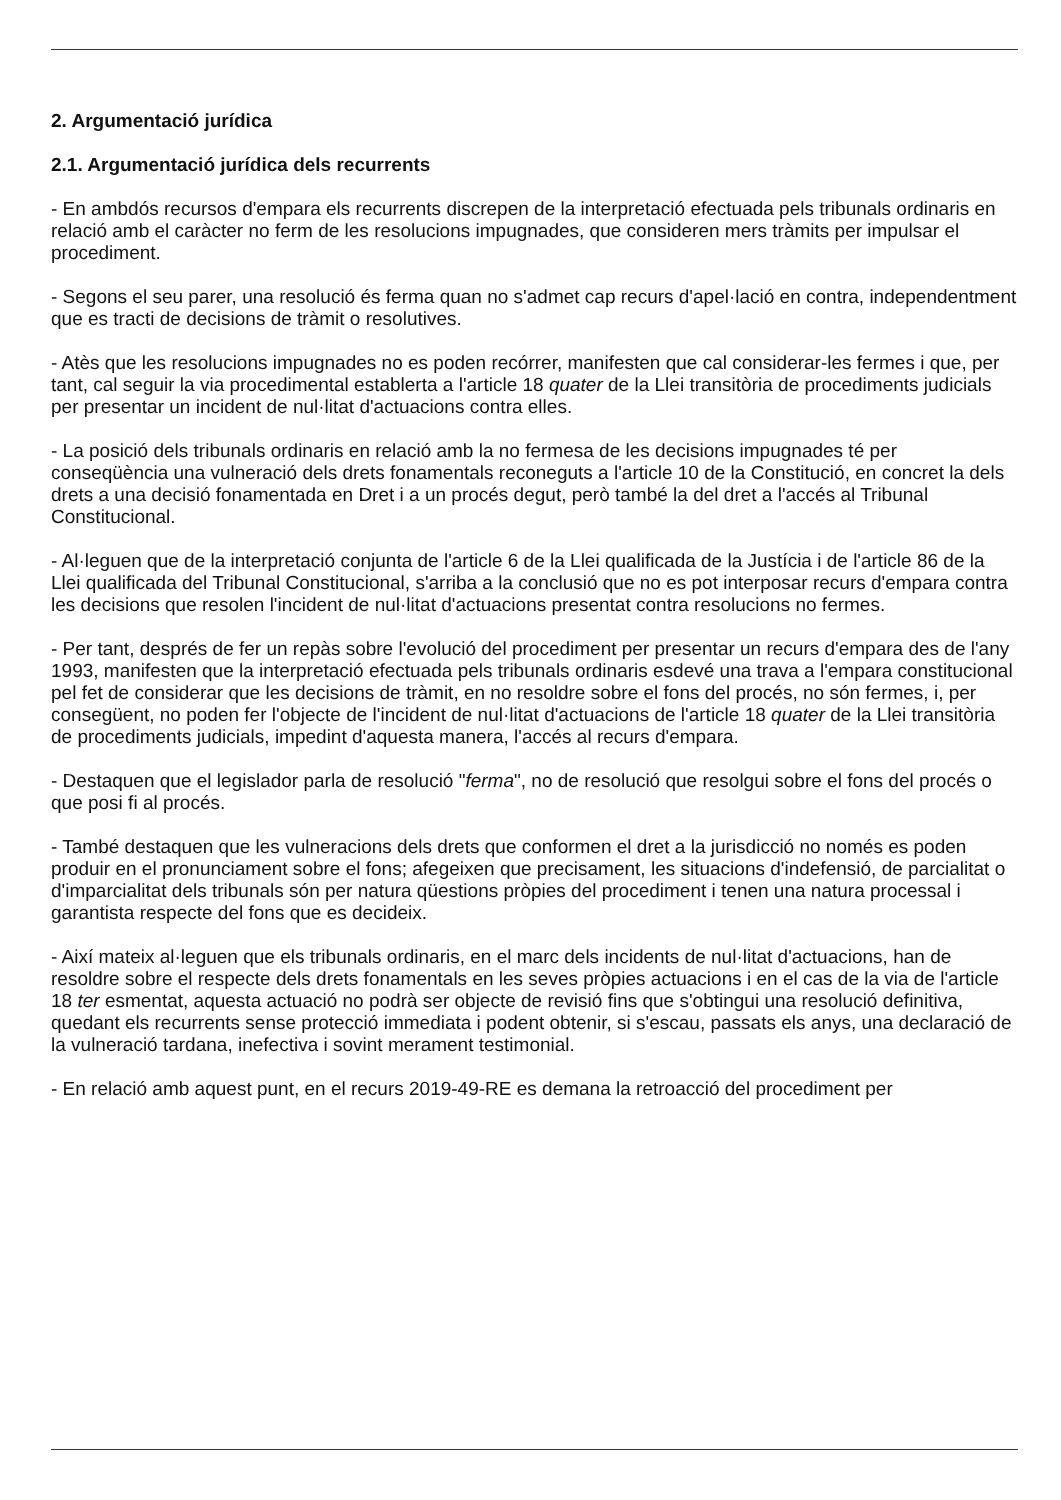2. Argumentació jurídica
2.1. Argumentació jurídica dels recurrents
- En ambdós recursos d'empara els recurrents discrepen de la interpretació efectuada pels tribunals ordinaris en relació amb el caràcter no ferm de les resolucions impugnades, que consideren mers tràmits per impulsar el procediment.
- Segons el seu parer, una resolució és ferma quan no s'admet cap recurs d'apel·lació en contra, independentment que es tracti de decisions de tràmit o resolutives.
- Atès que les resolucions impugnades no es poden recórrer, manifesten que cal considerar-les fermes i que, per tant, cal seguir la via procedimental establerta a l'article 18 quater de la Llei transitòria de procediments judicials per presentar un incident de nul·litat d'actuacions contra elles.
- La posició dels tribunals ordinaris en relació amb la no fermesa de les decisions impugnades té per conseqüència una vulneració dels drets fonamentals reconeguts a l'article 10 de la Constitució, en concret la dels drets a una decisió fonamentada en Dret i a un procés degut, però també la del dret a l'accés al Tribunal Constitucional.
- Al·leguen que de la interpretació conjunta de l'article 6 de la Llei qualificada de la Justícia i de l'article 86 de la Llei qualificada del Tribunal Constitucional, s'arriba a la conclusió que no es pot interposar recurs d'empara contra les decisions que resolen l'incident de nul·litat d'actuacions presentat contra resolucions no fermes.
- Per tant, després de fer un repàs sobre l'evolució del procediment per presentar un recurs d'empara des de l'any 1993, manifesten que la interpretació efectuada pels tribunals ordinaris esdevé una trava a l'empara constitucional pel fet de considerar que les decisions de tràmit, en no resoldre sobre el fons del procés, no són fermes, i, per consegüent, no poden fer l'objecte de l'incident de nul·litat d'actuacions de l'article 18 quater de la Llei transitòria de procediments judicials, impedint d'aquesta manera, l'accés al recurs d'empara.
- Destaquen que el legislador parla de resolució "ferma", no de resolució que resolgui sobre el fons del procés o que posi fi al procés.
- També destaquen que les vulneracions dels drets que conformen el dret a la jurisdicció no només es poden produir en el pronunciament sobre el fons; afegeixen que precisament, les situacions d'indefensió, de parcialitat o d'imparcialitat dels tribunals són per natura qüestions pròpies del procediment i tenen una natura processal i garantista respecte del fons que es decideix.
- Així mateix al·leguen que els tribunals ordinaris, en el marc dels incidents de nul·litat d'actuacions, han de resoldre sobre el respecte dels drets fonamentals en les seves pròpies actuacions i en el cas de la via de l'article 18 ter esmentat, aquesta actuació no podrà ser objecte de revisió fins que s'obtingui una resolució definitiva, quedant els recurrents sense protecció immediata i podent obtenir, si s'escau, passats els anys, una declaració de la vulneració tardana, inefectiva i sovint merament testimonial.
- En relació amb aquest punt, en el recurs 2019-49-RE es demana la retroacció del procediment per